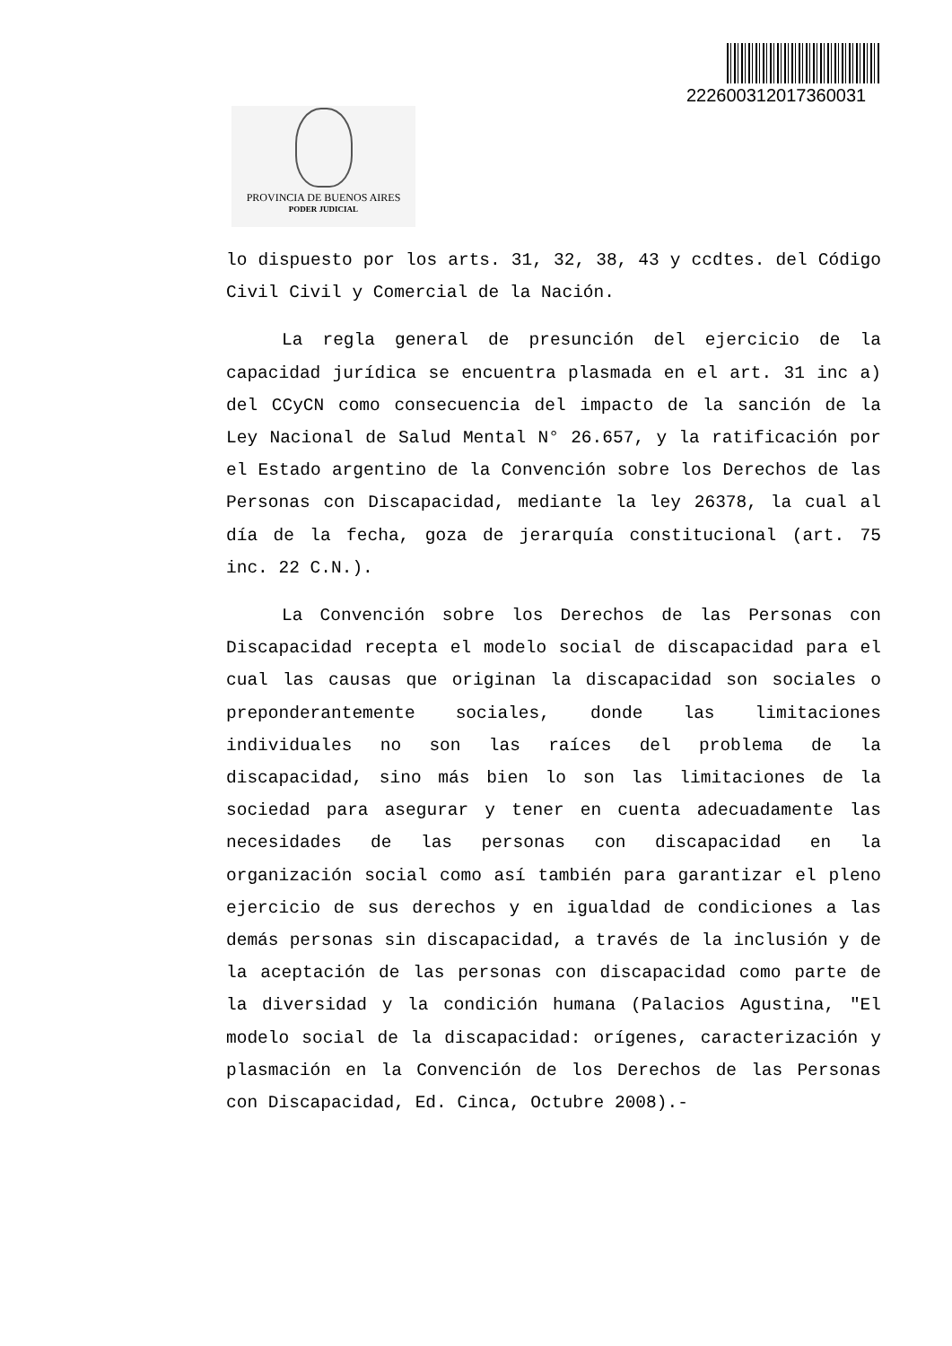222600312017360031
PROVINCIA DE BUENOS AIRES
PODER JUDICIAL
lo dispuesto por los arts. 31, 32, 38, 43 y ccdtes. del Código Civil Civil y Comercial de la Nación.
La regla general de presunción del ejercicio de la capacidad jurídica se encuentra plasmada en el art. 31 inc a) del CCyCN como consecuencia del impacto de la sanción de la Ley Nacional de Salud Mental N° 26.657, y la ratificación por el Estado argentino de la Convención sobre los Derechos de las Personas con Discapacidad, mediante la ley 26378, la cual al día de la fecha, goza de jerarquía constitucional (art. 75 inc. 22 C.N.).
La Convención sobre los Derechos de las Personas con Discapacidad recepta el modelo social de discapacidad para el cual las causas que originan la discapacidad son sociales o preponderantemente sociales, donde las limitaciones individuales no son las raíces del problema de la discapacidad, sino más bien lo son las limitaciones de la sociedad para asegurar y tener en cuenta adecuadamente las necesidades de las personas con discapacidad en la organización social como así también para garantizar el pleno ejercicio de sus derechos y en igualdad de condiciones a las demás personas sin discapacidad, a través de la inclusión y de la aceptación de las personas con discapacidad como parte de la diversidad y la condición humana (Palacios Agustina, "El modelo social de la discapacidad: orígenes, caracterización y plasmación en la Convención de los Derechos de las Personas con Discapacidad, Ed. Cinca, Octubre 2008).-